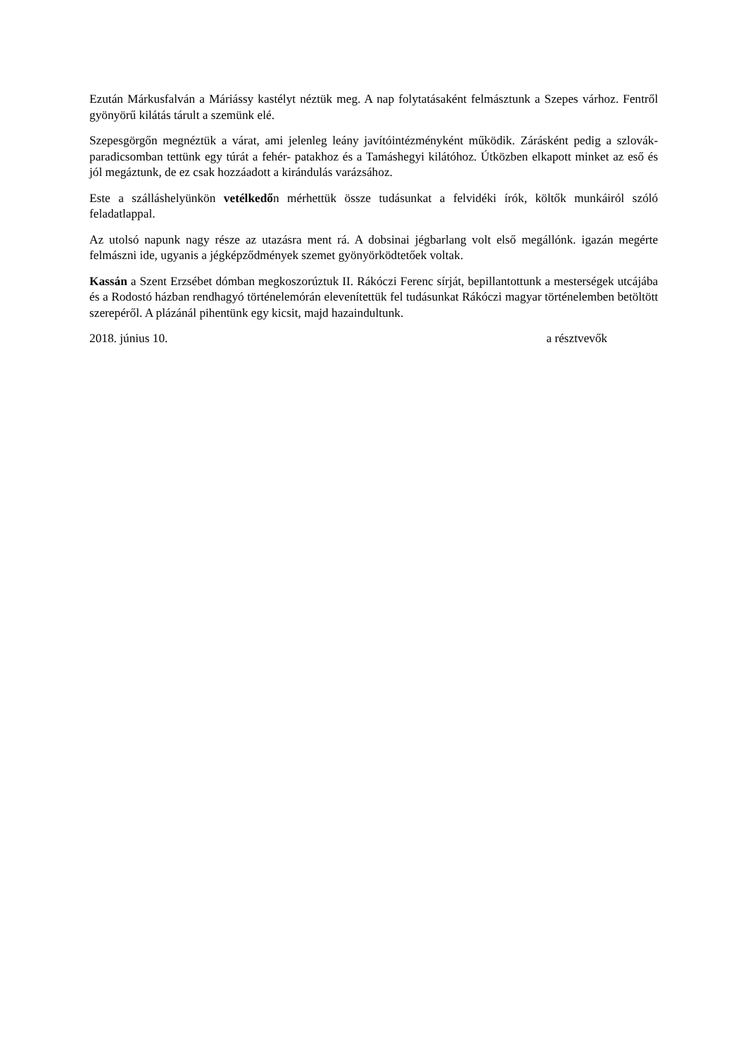Ezután Márkusfalván a Máriássy kastélyt néztük meg. A nap folytatásaként felmásztunk a Szepes várhoz. Fentről gyönyörű kilátás tárult a szemünk elé.
Szepesgörgőn megnéztük a várat, ami jelenleg leány javítóintézményként működik. Záráskén­t pedig a szlovák- paradicsomban tettünk egy túrát a fehér- patakhoz és a Tamáshegyi kilátóhoz. Útközben elkapott minket az eső és jól megáztunk, de ez csak hozzáadott a kirándulás varázsához.
Este a szálláshelyünkön vetélkedőn mérhettük össze tudásunkat a felvidéki írók, költők munkáiról szóló feladatlappal.
Az utolsó napunk nagy része az utazásra ment rá. A dobsinai jégbarlang volt első megállónk. igazán megérte felmászni ide, ugyanis a jégképződmények szemet gyönyörködtetőek voltak.
Kassán a Szent Erzsébet dómban megkoszorúztuk II. Rákóczi Ferenc sírját, bepillantottunk a mesterségek utcájába és a Rodostó házban rendhagyó történelemórán elevenítettük fel tudásunkat Rákóczi magyar történelemben betöltött szerepéről. A plázánál pihentünk egy kicsit, majd hazaindultunk.
2018. június 10. a résztvevők